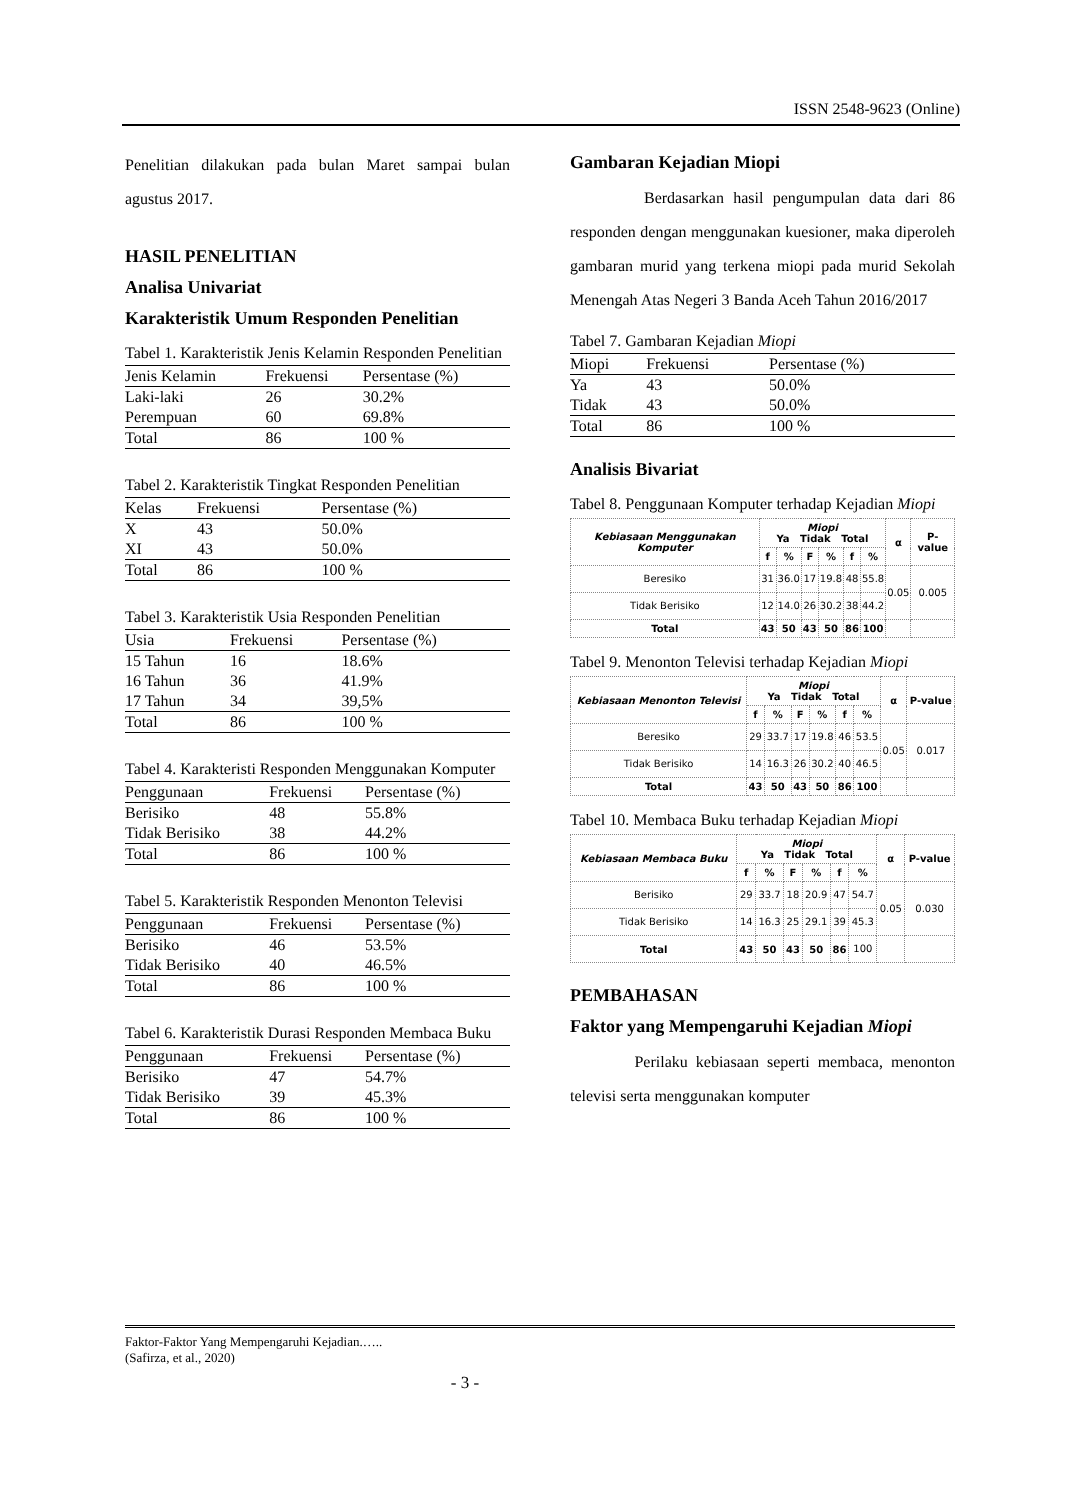ISSN 2548-9623 (Online)
Penelitian dilakukan pada bulan Maret sampai bulan agustus 2017.
HASIL PENELITIAN
Analisa Univariat
Karakteristik Umum Responden Penelitian
Tabel 1. Karakteristik Jenis Kelamin Responden Penelitian
| Jenis Kelamin | Frekuensi | Persentase (%) |
| --- | --- | --- |
| Laki-laki | 26 | 30.2% |
| Perempuan | 60 | 69.8% |
| Total | 86 | 100 % |
Tabel 2. Karakteristik Tingkat Responden Penelitian
| Kelas | Frekuensi | Persentase (%) |
| --- | --- | --- |
| X | 43 | 50.0% |
| XI | 43 | 50.0% |
| Total | 86 | 100 % |
Tabel 3. Karakteristik Usia Responden Penelitian
| Usia | Frekuensi | Persentase (%) |
| --- | --- | --- |
| 15 Tahun | 16 | 18.6% |
| 16 Tahun | 36 | 41.9% |
| 17 Tahun | 34 | 39,5% |
| Total | 86 | 100 % |
Tabel 4. Karakteristi Responden Menggunakan Komputer
| Penggunaan | Frekuensi | Persentase (%) |
| --- | --- | --- |
| Berisiko | 48 | 55.8% |
| Tidak Berisiko | 38 | 44.2% |
| Total | 86 | 100 % |
Tabel 5. Karakteristik Responden Menonton Televisi
| Penggunaan | Frekuensi | Persentase (%) |
| --- | --- | --- |
| Berisiko | 46 | 53.5% |
| Tidak Berisiko | 40 | 46.5% |
| Total | 86 | 100 % |
Tabel 6. Karakteristik Durasi Responden Membaca Buku
| Penggunaan | Frekuensi | Persentase (%) |
| --- | --- | --- |
| Berisiko | 47 | 54.7% |
| Tidak Berisiko | 39 | 45.3% |
| Total | 86 | 100 % |
Gambaran Kejadian Miopi
Berdasarkan hasil pengumpulan data dari 86 responden dengan menggunakan kuesioner, maka diperoleh gambaran murid yang terkena miopi pada murid Sekolah Menengah Atas Negeri 3 Banda Aceh Tahun 2016/2017
Tabel 7. Gambaran Kejadian Miopi
| Miopi | Frekuensi | Persentase (%) |
| --- | --- | --- |
| Ya | 43 | 50.0% |
| Tidak | 43 | 50.0% |
| Total | 86 | 100 % |
Analisis Bivariat
Tabel 8. Penggunaan Komputer terhadap Kejadian Miopi
| Kebiasaan Menggunakan Komputer | Miopi Ya Tidak Total | | | | | | α | P-value |
| --- | --- | --- | --- | --- | --- | --- | --- | --- |
| | f | % | F | % | f | % | | |
| Beresiko | 31 | 36.0 | 17 | 19.8 | 48 | 55.8 | 0.05 | 0.005 |
| Tidak Berisiko | 12 | 14.0 | 26 | 30.2 | 38 | 44.2 | | |
| Total | 43 | 50 | 43 | 50 | 86 | 100 | | |
Tabel 9. Menonton Televisi terhadap Kejadian Miopi
| Kebiasaan Menonton Televisi | Miopi Ya Tidak Total | | | | | | α | P-value |
| --- | --- | --- | --- | --- | --- | --- | --- | --- |
| | f | % | F | % | f | % | | |
| Beresiko | 29 | 33.7 | 17 | 19.8 | 46 | 53.5 | 0.05 | 0.017 |
| Tidak Berisiko | 14 | 16.3 | 26 | 30.2 | 40 | 46.5 | | |
| Total | 43 | 50 | 43 | 50 | 86 | 100 | | |
Tabel 10. Membaca Buku terhadap Kejadian Miopi
| Kebiasaan Membaca Buku | Miopi Ya Tidak Total | | | | | | α | P-value |
| --- | --- | --- | --- | --- | --- | --- | --- | --- |
| | f | % | F | % | f | % | | |
| Berisiko | 29 | 33.7 | 18 | 20.9 | 47 | 54.7 | 0.05 | 0.030 |
| Tidak Berisiko | 14 | 16.3 | 25 | 29.1 | 39 | 45.3 | | |
| Total | 43 | 50 | 43 | 50 | 86 | 100 | | |
PEMBAHASAN
Faktor yang Mempengaruhi Kejadian Miopi
Perilaku kebiasaan seperti membaca, menonton televisi serta menggunakan komputer
Faktor-Faktor Yang Mempengaruhi Kejadian.…..
(Safirza, et al., 2020)
- 3 -